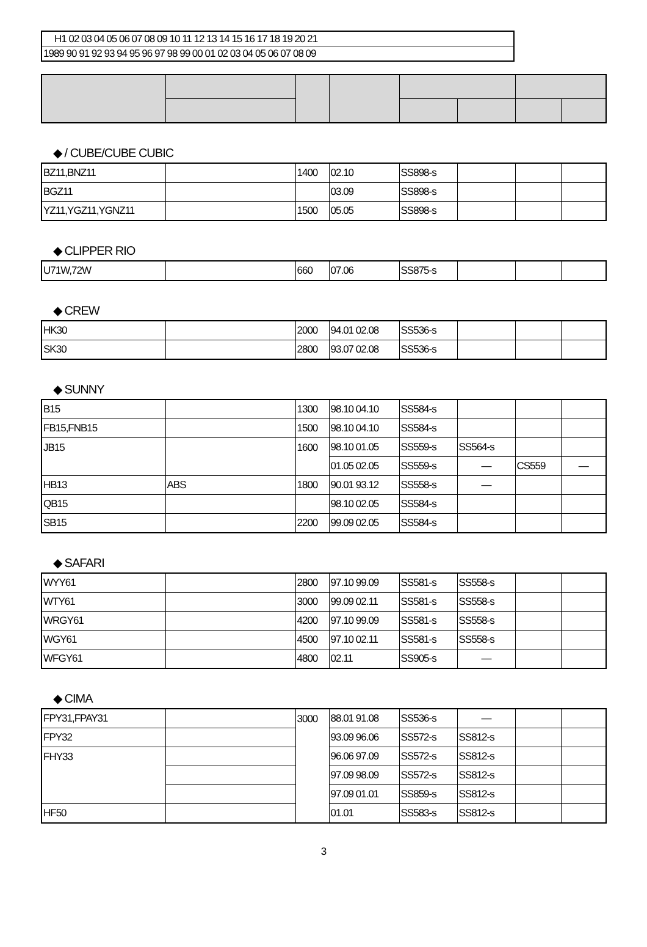H1 02 03 04 05 06 07 08 09 10 11 12 13 14 15 16 17 18 19 20 21
1989 90 91 92 93 94 95 96 97 98 99 00 01 02 03 04 05 06 07 08 09
◆ / CUBE/CUBE CUBIC
| BZ11,BNZ11 | | 1400 | 02.10 | SS898-s | | | |
| BGZ11 | | | 03.09 | SS898-s | | | |
| YZ11,YGZ11,YGNZ11 | | 1500 | 05.05 | SS898-s | | | |
◆ CLIPPER RIO
| U71W,72W | | 660 | 07.06 | SS875-s | | | |
◆ CREW
| HK30 | | 2000 | 94.01 02.08 | SS536-s | | | |
| SK30 | | 2800 | 93.07 02.08 | SS536-s | | | |
◆ SUNNY
| B15 | | 1300 | 98.10 04.10 | SS584-s | | | |
| FB15,FNB15 | | 1500 | 98.10 04.10 | SS584-s | | | |
| JB15 | | 1600 | 98.10 01.05 | SS559-s | SS564-s | | |
| | | | 01.05 02.05 | SS559-s | — | CS559 | — |
| HB13 | ABS | 1800 | 90.01 93.12 | SS558-s | — | | |
| QB15 | | | 98.10 02.05 | SS584-s | | | |
| SB15 | | 2200 | 99.09 02.05 | SS584-s | | | |
◆ SAFARI
| WYY61 | | 2800 | 97.10 99.09 | SS581-s | SS558-s | | |
| WTY61 | | 3000 | 99.09 02.11 | SS581-s | SS558-s | | |
| WRGY61 | | 4200 | 97.10 99.09 | SS581-s | SS558-s | | |
| WGY61 | | 4500 | 97.10 02.11 | SS581-s | SS558-s | | |
| WFGY61 | | 4800 | 02.11 | SS905-s | — | | |
◆ CIMA
| FPY31,FPAY31 | | 3000 | 88.01 91.08 | SS536-s | — | | |
| FPY32 | | | 93.09 96.06 | SS572-s | SS812-s | | |
| FHY33 | | | 96.06 97.09 | SS572-s | SS812-s | | |
| | | | 97.09 98.09 | SS572-s | SS812-s | | |
| | | | 97.09 01.01 | SS859-s | SS812-s | | |
| HF50 | | | 01.01 | SS583-s | SS812-s | | |
3